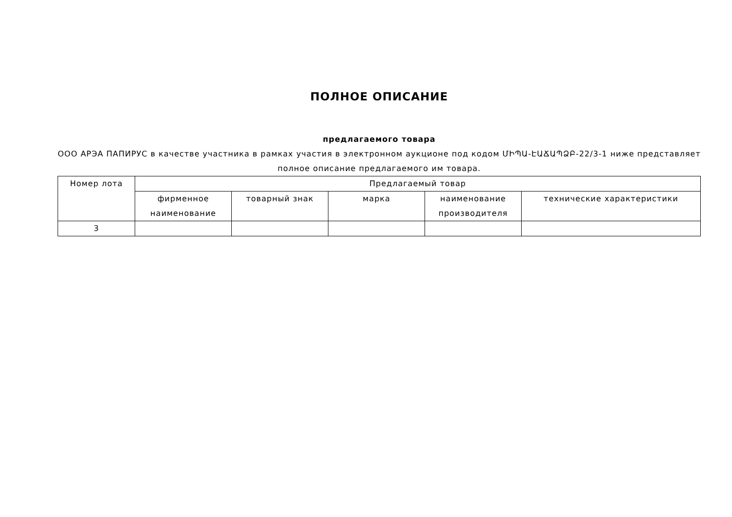ПОЛНОЕ ОПИСАНИЕ
предлагаемого товара
ООО АРЭА ПАПИРУС в качестве участника в рамках участия в электронном аукционе под кодом ՄԻՊԱ-ԷԱՃԱՊՁԲ-22/3-1 ниже представляет полное описание предлагаемого им товара.
| Номер лота | Предлагаемый товар | | | | |
| --- | --- | --- | --- | --- | --- |
| | фирменное наименование | товарный знак | марка | наименование производителя | технические характеристики |
| 3 | | | | | |